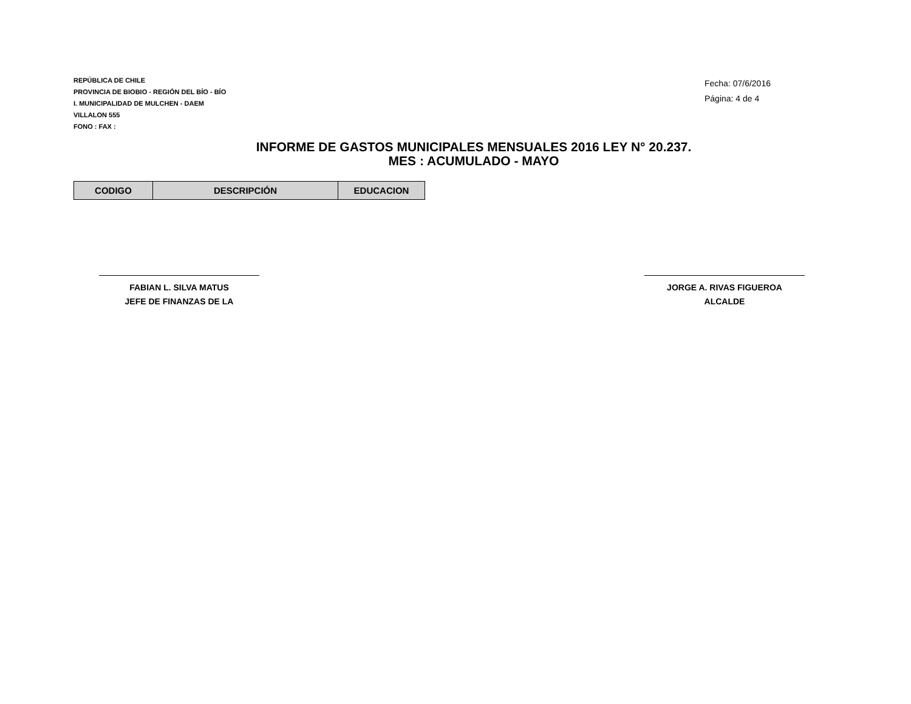REPÚBLICA DE CHILE
PROVINCIA DE BIOBIO - REGIÓN DEL BÍO - BÍO
I. MUNICIPALIDAD DE MULCHEN - DAEM
VILLALON 555
FONO : FAX :
Fecha: 07/6/2016
Página: 4 de 4
INFORME DE GASTOS MUNICIPALES MENSUALES 2016 LEY N° 20.237.
MES : ACUMULADO - MAYO
| CODIGO | DESCRIPCIÓN | EDUCACION |
| --- | --- | --- |
FABIAN L. SILVA MATUS
JEFE DE FINANZAS DE LA
JORGE A. RIVAS FIGUEROA
ALCALDE